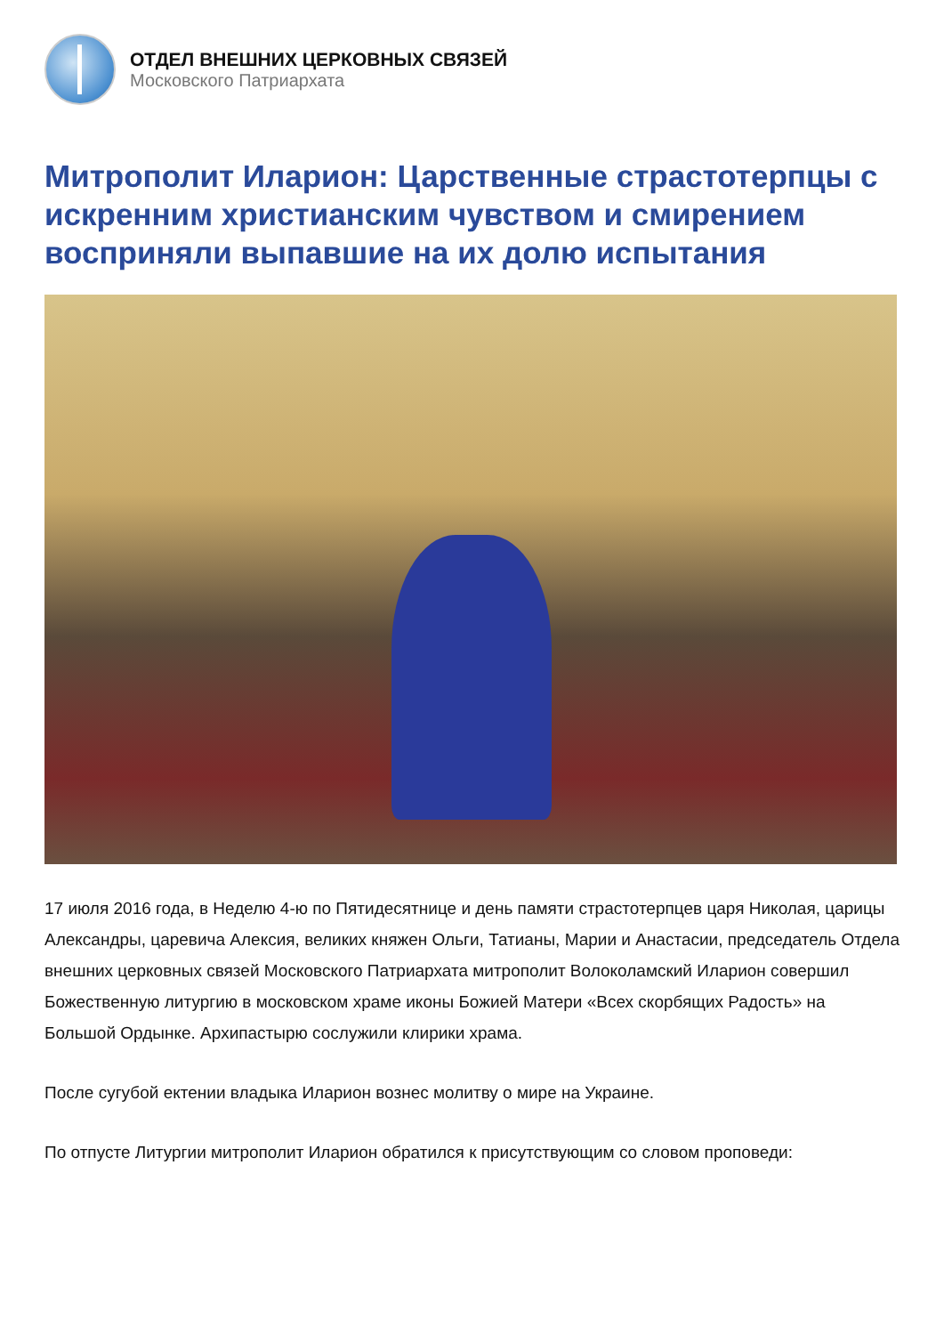ОТДЕЛ ВНЕШНИХ ЦЕРКОВНЫХ СВЯЗЕЙ
Московского Патриархата
Митрополит Иларион: Царственные страстотерпцы с искренним христианским чувством и смирением восприняли выпавшие на их долю испытания
17 июля 2016 года, в Неделю 4-ю по Пятидесятнице и день памяти страстотерпцев царя Николая, царицы Александры, царевича Алексия, великих княжен Ольги, Татианы, Марии и Анастасии, председатель Отдела внешних церковных связей Московского Патриархата митрополит Волоколамский Иларион совершил Божественную литургию в московском храме иконы Божией Матери «Всех скорбящих Радость» на Большой Ордынке. Архипастырю сослужили клирики храма.
После сугубой ектении владыка Иларион вознес молитву о мире на Украине.
По отпусте Литургии митрополит Иларион обратился к присутствующим со словом проповеди: